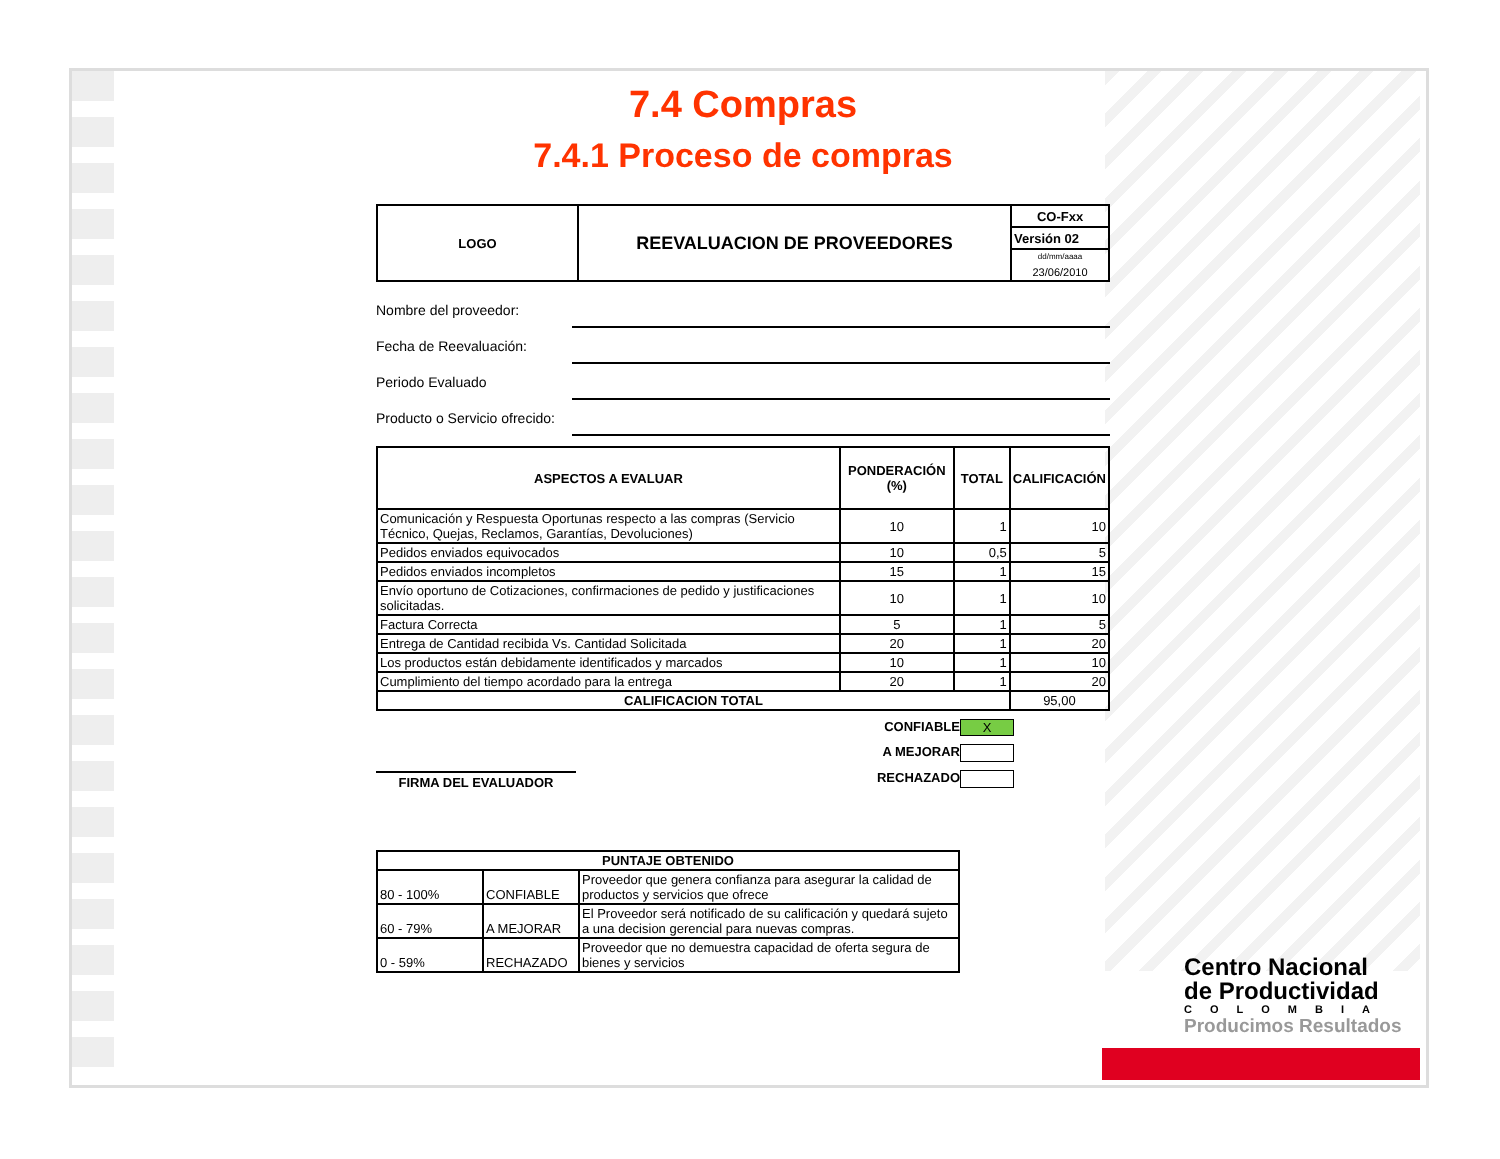7.4 Compras
7.4.1 Proceso de compras
| LOGO | REEVALUACION DE PROVEEDORES | CO-Fxx |
| | | Versión 02 |
| | | dd/mm/aaaa |
| | | 23/06/2010 |
Nombre del proveedor:
Fecha de Reevaluación:
Periodo Evaluado
Producto o Servicio ofrecido:
| ASPECTOS A EVALUAR | PONDERACIÓN (%) | TOTAL | CALIFICACIÓN |
| --- | --- | --- | --- |
| Comunicación y Respuesta Oportunas respecto a las compras (Servicio Técnico, Quejas, Reclamos, Garantías, Devoluciones) | 10 | 1 | 10 |
| Pedidos enviados equivocados | 10 | 0,5 | 5 |
| Pedidos enviados incompletos | 15 | 1 | 15 |
| Envío oportuno de Cotizaciones, confirmaciones de pedido y justificaciones solicitadas. | 10 | 1 | 10 |
| Factura Correcta | 5 | 1 | 5 |
| Entrega de Cantidad recibida Vs. Cantidad Solicitada | 20 | 1 | 20 |
| Los productos están debidamente identificados y marcados | 10 | 1 | 10 |
| Cumplimiento del tiempo acordado para la entrega | 20 | 1 | 20 |
| CALIFICACION TOTAL | | | 95,00 |
FIRMA DEL EVALUADOR
CONFIABLE X
A MEJORAR
RECHAZADO
| PUNTAJE OBTENIDO | | |
| --- | --- | --- |
| 80 - 100% | CONFIABLE | Proveedor que genera confianza para asegurar la calidad de productos y servicios que ofrece |
| 60 - 79% | A MEJORAR | El Proveedor será notificado de su calificación y quedará sujeto a una decision gerencial para nuevas compras. |
| 0 - 59% | RECHAZADO | Proveedor que no demuestra capacidad de oferta segura de bienes y servicios |
Centro Nacional
de Productividad
COLOMBIA
Producimos Resultados